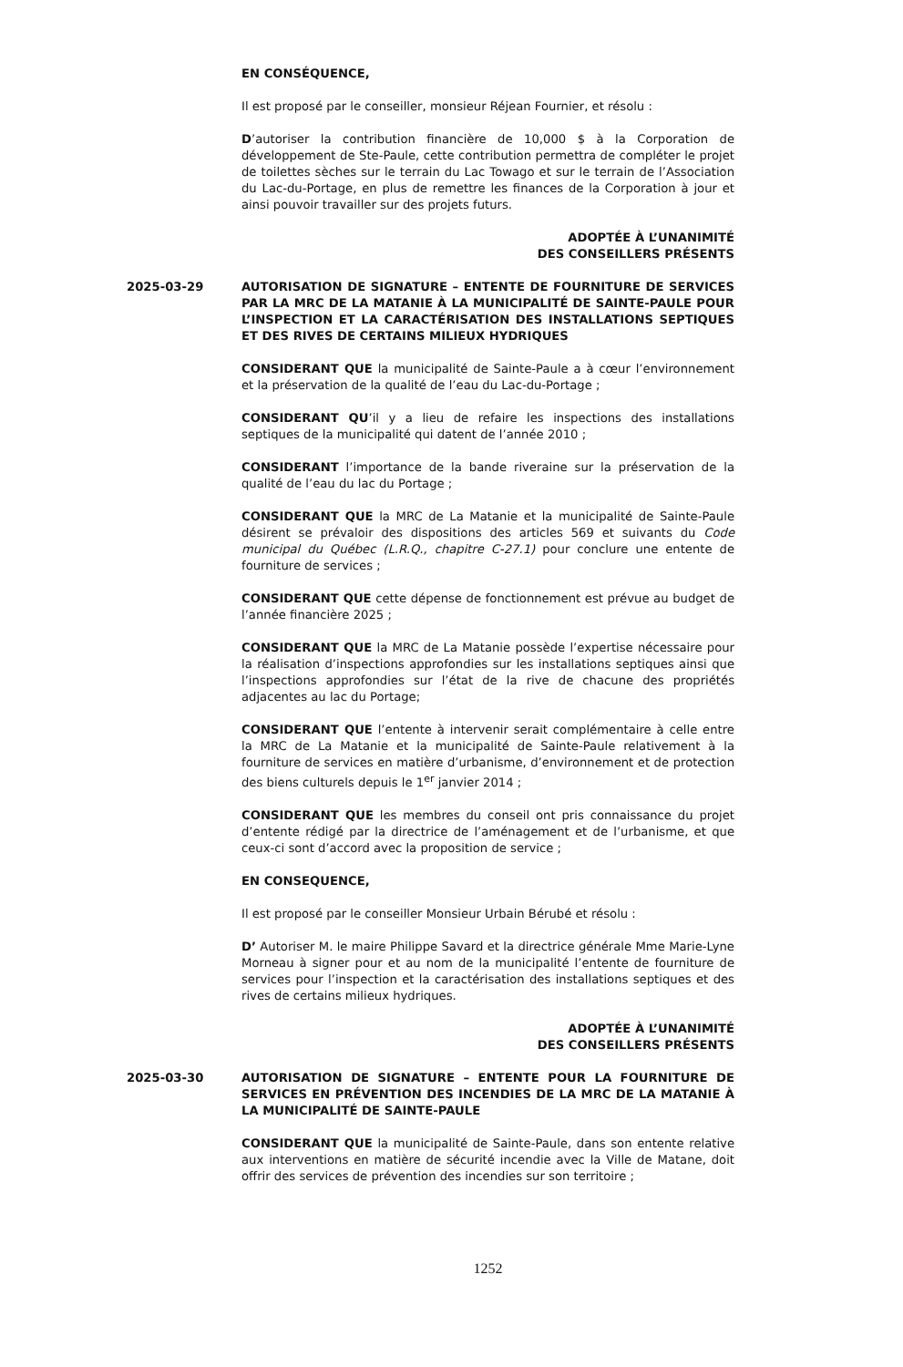EN CONSÉQUENCE,
Il est proposé par le conseiller, monsieur Réjean Fournier, et résolu :
D’autoriser la contribution financière de 10,000 $ à la Corporation de développement de Ste-Paule, cette contribution permettra de compléter le projet de toilettes sèches sur le terrain du Lac Towago et sur le terrain de l’Association du Lac-du-Portage, en plus de remettre les finances de la Corporation à jour et ainsi pouvoir travailler sur des projets futurs.
ADOPTÉE À L’UNANIMITÉ
DES CONSEILLERS PRÉSENTS
2025-03-29 AUTORISATION DE SIGNATURE – ENTENTE DE FOURNITURE DE SERVICES PAR LA MRC DE LA MATANIE À LA MUNICIPALITÉ DE SAINTE-PAULE POUR L’INSPECTION ET LA CARACTÉRISATION DES INSTALLATIONS SEPTIQUES ET DES RIVES DE CERTAINS MILIEUX HYDRIQUES
CONSIDERANT QUE la municipalité de Sainte-Paule a à cœur l’environnement et la préservation de la qualité de l’eau du Lac-du-Portage ;
CONSIDERANT QU’il y a lieu de refaire les inspections des installations septiques de la municipalité qui datent de l’année 2010 ;
CONSIDERANT l’importance de la bande riveraine sur la préservation de la qualité de l’eau du lac du Portage ;
CONSIDERANT QUE la MRC de La Matanie et la municipalité de Sainte-Paule désirent se prévaloir des dispositions des articles 569 et suivants du Code municipal du Québec (L.R.Q., chapitre C-27.1) pour conclure une entente de fourniture de services ;
CONSIDERANT QUE cette dépense de fonctionnement est prévue au budget de l’année financière 2025 ;
CONSIDERANT QUE la MRC de La Matanie possède l’expertise nécessaire pour la réalisation d’inspections approfondies sur les installations septiques ainsi que l’inspections approfondies sur l’état de la rive de chacune des propriétés adjacentes au lac du Portage;
CONSIDERANT QUE l’entente à intervenir serait complémentaire à celle entre la MRC de La Matanie et la municipalité de Sainte-Paule relativement à la fourniture de services en matière d’urbanisme, d’environnement et de protection des biens culturels depuis le 1<sup>er</sup> janvier 2014 ;
CONSIDERANT QUE les membres du conseil ont pris connaissance du projet d’entente rédigé par la directrice de l’aménagement et de l’urbanisme, et que ceux-ci sont d’accord avec la proposition de service ;
EN CONSEQUENCE,
Il est proposé par le conseiller Monsieur Urbain Bérubé et résolu :
D’ Autoriser M. le maire Philippe Savard et la directrice générale Mme Marie-Lyne Morneau à signer pour et au nom de la municipalité l’entente de fourniture de services pour l’inspection et la caractérisation des installations septiques et des rives de certains milieux hydriques.
ADOPTÉE À L’UNANIMITÉ
DES CONSEILLERS PRÉSENTS
2025-03-30 AUTORISATION DE SIGNATURE – ENTENTE POUR LA FOURNITURE DE SERVICES EN PRÉVENTION DES INCENDIES DE LA MRC DE LA MATANIE À LA MUNICIPALITÉ DE SAINTE-PAULE
CONSIDERANT QUE la municipalité de Sainte-Paule, dans son entente relative aux interventions en matière de sécurité incendie avec la Ville de Matane, doit offrir des services de prévention des incendies sur son territoire ;
1252